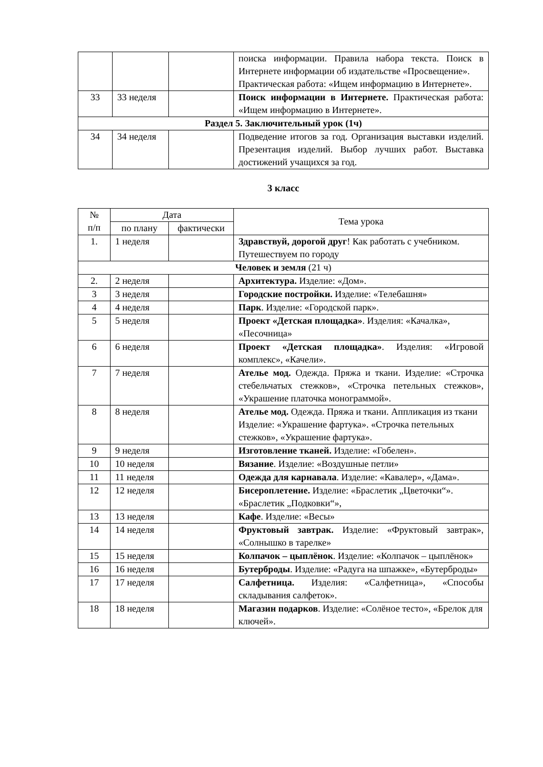| | | | поиска информации. Правила набора текста. Поиск в Интернете информации об издательстве «Просвещение». Практическая работа: «Ищем информацию в Интернете». |
| 33 | 33 неделя | | Поиск информации в Интернете. Практическая работа: «Ищем информацию в Интернете». |
| Раздел 5. Заключительный урок (1ч) | | | |
| 34 | 34 неделя | | Подведение итогов за год. Организация выставки изделий. Презентация изделий. Выбор лучших работ. Выставка достижений учащихся за год. |
3 класс
| № п/п | Дата | | Тема урока |
| | по плану | фактически | |
| 1. | 1 неделя | | Здравствуй, дорогой друг ! Как работать с учебником. Путешествуем по городу |
| Человек и земля (21 ч) | | | |
| 2. | 2 неделя | | Архитектура. Изделие: «Дом». |
| 3 | 3 неделя | | Городские постройки. Изделие: «Телебашня» |
| 4 | 4 неделя | | Парк . Изделие: «Городской парк». |
| 5 | 5 неделя | | Проект «Детская площадка» . Изделия: «Качалка», «Песочница» |
| 6 | 6 неделя | | Проект «Детская площадка» . Изделия: «Игровой комплекс», «Качели». |
| 7 | 7 неделя | | Ателье мод. Одежда. Пряжа и ткани. Изделие: «Строчка стебельчатых стежков», «Строчка петельных стежков», «Украшение платочка монограммой». |
| 8 | 8 неделя | | Ателье мод. Одежда. Пряжа и ткани. Аппликация из ткани Изделие: «Украшение фартука». «Строчка петельных стежков», «Украшение фартука». |
| 9 | 9 неделя | | Изготовление тканей. Изделие: «Гобелен». |
| 10 | 10 неделя | | Вязание . Изделие: «Воздушные петли» |
| 11 | 11 неделя | | Одежда для карнавала . Изделие: «Кавалер», «Дама». |
| 12 | 12 неделя | | Бисероплетение. Изделие: «Браслетик „Цветочки“». «Браслетик „Подковки“», |
| 13 | 13 неделя | | Кафе . Изделие: «Весы» |
| 14 | 14 неделя | | Фруктовый завтрак. Изделие: «Фруктовый завтрак», «Солнышко в тарелке» |
| 15 | 15 неделя | | Колпачок – цыплёнок . Изделие: «Колпачок – цыплёнок» |
| 16 | 16 неделя | | Бутерброды . Изделие: «Радуга на шпажке», «Бутерброды» |
| 17 | 17 неделя | | Салфетница. Изделия: «Салфетница», «Способы складывания салфеток». |
| 18 | 18 неделя | | Магазин подарков . Изделие: «Солёное тесто», «Брелок для ключей». |